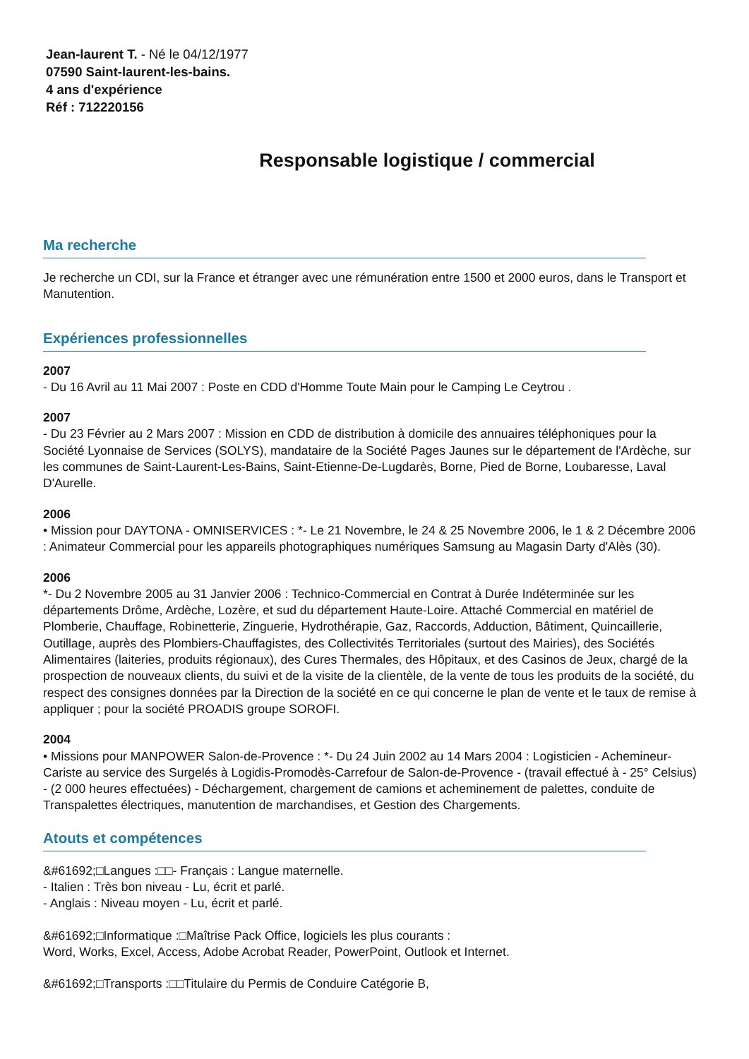Jean-laurent T. - Né le 04/12/1977
07590 Saint-laurent-les-bains.
4 ans d'expérience
Réf : 712220156
Responsable logistique / commercial
Ma recherche
Je recherche un CDI, sur la France et étranger avec une rémunération entre 1500 et 2000 euros, dans le Transport et Manutention.
Expériences professionnelles
2007
- Du 16 Avril au 11 Mai 2007 : Poste en CDD d'Homme Toute Main pour le Camping Le Ceytrou .
2007
- Du 23 Février au 2 Mars 2007 : Mission en CDD de distribution à domicile des annuaires téléphoniques pour la Société Lyonnaise de Services (SOLYS), mandataire de la Société Pages Jaunes sur le département de l'Ardèche, sur les communes de Saint-Laurent-Les-Bains, Saint-Etienne-De-Lugdarès, Borne, Pied de Borne, Loubaresse, Laval D'Aurelle.
2006
• Mission pour DAYTONA - OMNISERVICES : *- Le 21 Novembre, le 24 & 25 Novembre 2006, le 1 & 2 Décembre 2006 : Animateur Commercial pour les appareils photographiques numériques Samsung au Magasin Darty d'Alès (30).
2006
*- Du 2 Novembre 2005 au 31 Janvier 2006 : Technico-Commercial en Contrat à Durée Indéterminée sur les départements Drôme, Ardèche, Lozère, et sud du département Haute-Loire. Attaché Commercial en matériel de Plomberie, Chauffage, Robinetterie, Zinguerie, Hydrothérapie, Gaz, Raccords, Adduction, Bâtiment, Quincaillerie, Outillage, auprès des Plombiers-Chauffagistes, des Collectivités Territoriales (surtout des Mairies), des Sociétés Alimentaires (laiteries, produits régionaux), des Cures Thermales, des Hôpitaux, et des Casinos de Jeux, chargé de la prospection de nouveaux clients, du suivi et de la visite de la clientèle, de la vente de tous les produits de la société, du respect des consignes données par la Direction de la société en ce qui concerne le plan de vente et le taux de remise à appliquer ; pour la société PROADIS groupe SOROFI.
2004
• Missions pour MANPOWER Salon-de-Provence : *- Du 24 Juin 2002 au 14 Mars 2004 : Logisticien - Achemineur-Cariste au service des Surgelés à Logidis-Promodès-Carrefour de Salon-de-Provence - (travail effectué à - 25° Celsius) - (2 000 heures effectuées) - Déchargement, chargement de camions et acheminement de palettes, conduite de Transpalettes électriques, manutention de marchandises, et Gestion des Chargements.
Atouts et compétences
&#61692;□Langues :□□- Français : Langue maternelle.
- Italien : Très bon niveau - Lu, écrit et parlé.
- Anglais : Niveau moyen - Lu, écrit et parlé.
&#61692;□Informatique :□Maîtrise Pack Office, logiciels les plus courants :
Word, Works, Excel, Access, Adobe Acrobat Reader, PowerPoint, Outlook et Internet.
&#61692;□Transports :□□Titulaire du Permis de Conduire Catégorie B,